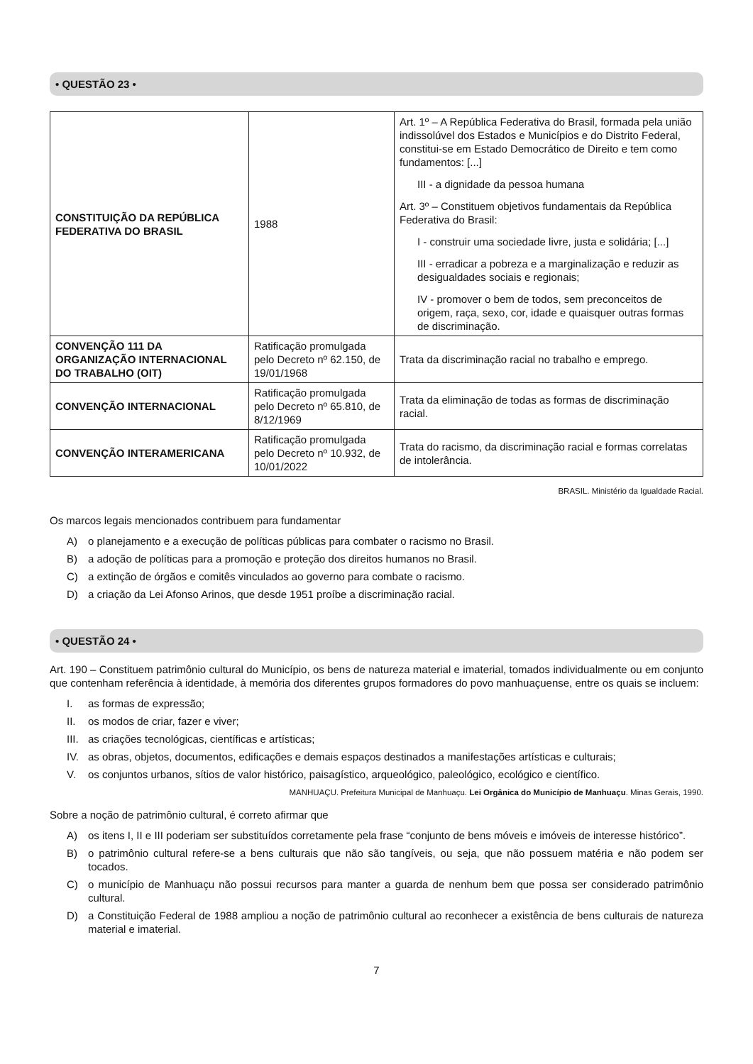• QUESTÃO 23 •
| CONSTITUIÇÃO DA REPÚBLICA FEDERATIVA DO BRASIL | 1988 | Art. 1º – A República Federativa do Brasil, formada pela união indissolúvel dos Estados e Municípios e do Distrito Federal, constitui-se em Estado Democrático de Direito e tem como fundamentos: [...] III - a dignidade da pessoa humana Art. 3º – Constituem objetivos fundamentais da República Federativa do Brasil: I - construir uma sociedade livre, justa e solidária; [...] III - erradicar a pobreza e a marginalização e reduzir as desigualdades sociais e regionais; IV - promover o bem de todos, sem preconceitos de origem, raça, sexo, cor, idade e quaisquer outras formas de discriminação. |
| CONVENÇÃO 111 DA ORGANIZAÇÃO INTERNACIONAL DO TRABALHO (OIT) | Ratificação promulgada pelo Decreto nº 62.150, de 19/01/1968 | Trata da discriminação racial no trabalho e emprego. |
| CONVENÇÃO INTERNACIONAL | Ratificação promulgada pelo Decreto nº 65.810, de 8/12/1969 | Trata da eliminação de todas as formas de discriminação racial. |
| CONVENÇÃO INTERAMERICANA | Ratificação promulgada pelo Decreto nº 10.932, de 10/01/2022 | Trata do racismo, da discriminação racial e formas correlatas de intolerância. |
BRASIL. Ministério da Igualdade Racial.
Os marcos legais mencionados contribuem para fundamentar
A) o planejamento e a execução de políticas públicas para combater o racismo no Brasil.
B) a adoção de políticas para a promoção e proteção dos direitos humanos no Brasil.
C) a extinção de órgãos e comitês vinculados ao governo para combate o racismo.
D) a criação da Lei Afonso Arinos, que desde 1951 proíbe a discriminação racial.
• QUESTÃO 24 •
Art. 190 – Constituem patrimônio cultural do Município, os bens de natureza material e imaterial, tomados individualmente ou em conjunto que contenham referência à identidade, à memória dos diferentes grupos formadores do povo manhuaçuense, entre os quais se incluem:
I. as formas de expressão;
II. os modos de criar, fazer e viver;
III. as criações tecnológicas, científicas e artísticas;
IV. as obras, objetos, documentos, edificações e demais espaços destinados a manifestações artísticas e culturais;
V. os conjuntos urbanos, sítios de valor histórico, paisagístico, arqueológico, paleológico, ecológico e científico.
MANHUAÇU. Prefeitura Municipal de Manhuaçu. Lei Orgânica do Município de Manhuaçu. Minas Gerais, 1990.
Sobre a noção de patrimônio cultural, é correto afirmar que
A) os itens I, II e III poderiam ser substituídos corretamente pela frase “conjunto de bens móveis e imóveis de interesse histórico”.
B) o patrimônio cultural refere-se a bens culturais que não são tangíveis, ou seja, que não possuem matéria e não podem ser tocados.
C) o município de Manhuaçu não possui recursos para manter a guarda de nenhum bem que possa ser considerado patrimônio cultural.
D) a Constituição Federal de 1988 ampliou a noção de patrimônio cultural ao reconhecer a existência de bens culturais de natureza material e imaterial.
7